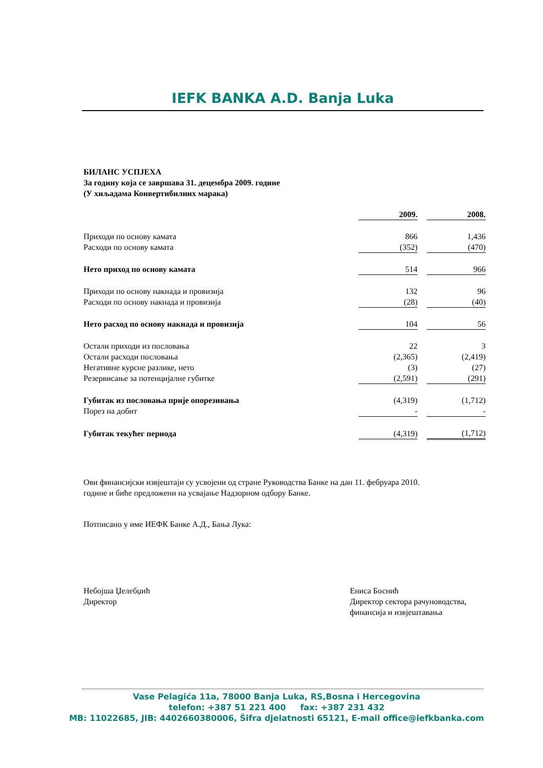IEFK BANKA A.D. Banja Luka
БИЛАНС УСПЈЕХА
За годину која се завршава 31. децембра 2009. године
(У хиљадама Конвертибилних марака)
| | 2009. | | 2008. |
| Приходи по основу камата | 866 | | 1,436 |
| Расходи по основу камата | (352) | | (470) |
| Нето приход по основу камата | 514 | | 966 |
| Приходи по основу накнада и провизија | 132 | | 96 |
| Расходи по основу накнада и провизија | (28) | | (40) |
| Нето расход по основу накнада и провизија | 104 | | 56 |
| Остали приходи из пословања | 22 | | 3 |
| Остали расходи пословања | (2,365) | | (2,419) |
| Негативне курсне разлике, нето | (3) | | (27) |
| Резервисање за потенцијалне губитке | (2,591) | | (291) |
| Губитак из пословања прије опорезивања | (4,319) | | (1,712) |
| Порез на добит | - | | - |
| Губитак текућег периода | (4,319) | | (1,712) |
Ови финансијски извјештаји су усвојени од стране Руководства Банке на дан 11. фебруара 2010.
године и биће предложени на усвајање Надзорном одбору Банке.
Потписано у име ИЕФК Банке А.Д., Бања Лука:
Небојша Џелебџић
Директор
Ениса Боснић
Директор сектора рачуноводства, финансија и извјештавања
Vase Pelagića 11a, 78000 Banja Luka, RS,Bosna i Hercegovina
telefon: +387 51 221 400 fax: +387 231 432
MB: 11022685, JIB: 4402660380006, Šifra djelatnosti 65121, E-mail office@iefkbanka.com